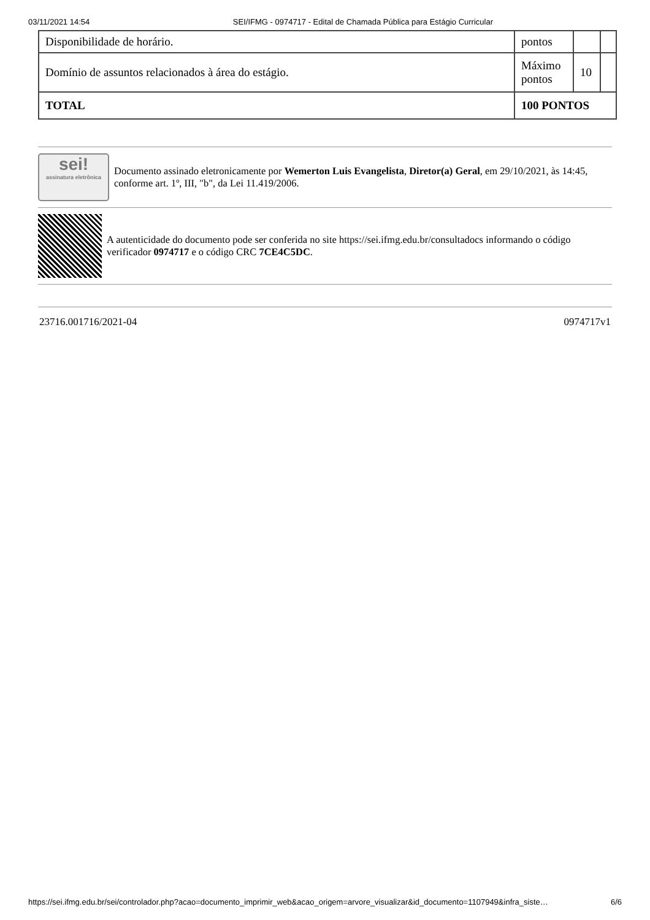03/11/2021 14:54 SEI/IFMG - 0974717 - Edital de Chamada Pública para Estágio Curricular
| Disponibilidade de horário. | pontos | | |
| Domínio de assuntos relacionados à área do estágio. | Máximo pontos | 10 | |
| TOTAL | 100 PONTOS | | |
sei!
assinatura eletrônica
Documento assinado eletronicamente por Wemerton Luis Evangelista, Diretor(a) Geral, em 29/10/2021, às 14:45, conforme art. 1º, III, "b", da Lei 11.419/2006.
A autenticidade do documento pode ser conferida no site https://sei.ifmg.edu.br/consultadocs informando o código verificador 0974717 e o código CRC 7CE4C5DC.
23716.001716/2021-04 0974717v1
https://sei.ifmg.edu.br/sei/controlador.php?acao=documento_imprimir_web&acao_origem=arvore_visualizar&id_documento=1107949&infra_siste… 6/6